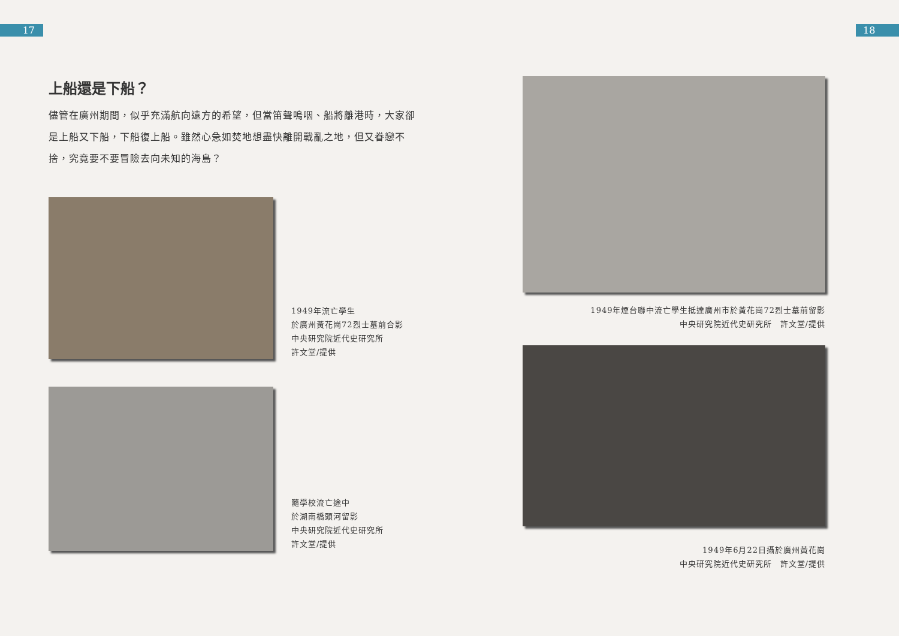17 18
上船還是下船？
儘管在廣州期間，似乎充滿航向遠方的希望，但當笛聲嗚咽、船將離港時，大家卻是上船又下船，下船復上船。雖然心急如焚地想盡快離開戰亂之地，但又眷戀不捨，究竟要不要冒險去向未知的海島？
1949年流亡學生
於廣州黃花崗72烈士墓前合影
中央研究院近代史研究所
許文堂/提供
隨學校流亡途中
於湖南橋頭河留影
中央研究院近代史研究所
許文堂/提供
1949年煙台聯中流亡學生抵達廣州市於黃花崗72烈士墓前留影
中央研究院近代史研究所　許文堂/提供
1949年6月22日攝於廣州黃花崗
中央研究院近代史研究所　許文堂/提供